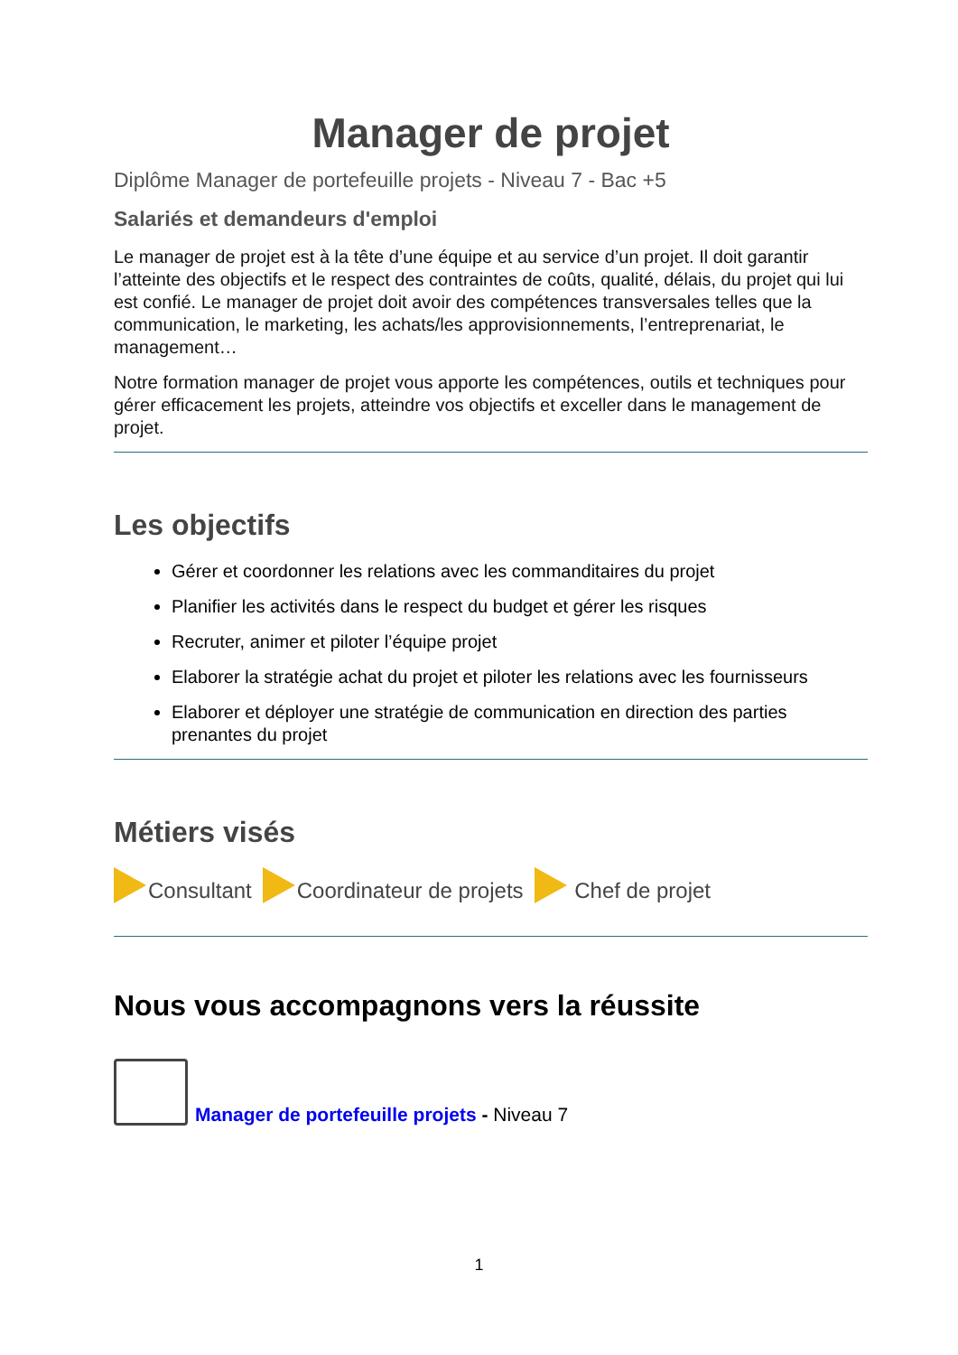Manager de projet
Diplôme Manager de portefeuille projets - Niveau 7 - Bac +5
Salariés et demandeurs d'emploi
Le manager de projet est à la tête d’une équipe et au service d’un projet. Il doit garantir l’atteinte des objectifs et le respect des contraintes de coûts, qualité, délais, du projet qui lui est confié. Le manager de projet doit avoir des compétences transversales telles que la communication, le marketing, les achats/les approvisionnements, l’entreprenariat, le management…
Notre formation manager de projet vous apporte les compétences, outils et techniques pour gérer efficacement les projets, atteindre vos objectifs et exceller dans le management de projet.
Les objectifs
Gérer et coordonner les relations avec les commanditaires du projet
Planifier les activités dans le respect du budget et gérer les risques
Recruter, animer et piloter l’équipe projet
Elaborer la stratégie achat du projet et piloter les relations avec les fournisseurs
Elaborer et déployer une stratégie de communication en direction des parties prenantes du projet
Métiers visés
Consultant
Coordinateur de projets
Chef de projet
Nous vous accompagnons vers la réussite
Manager de portefeuille projets - Niveau 7
1